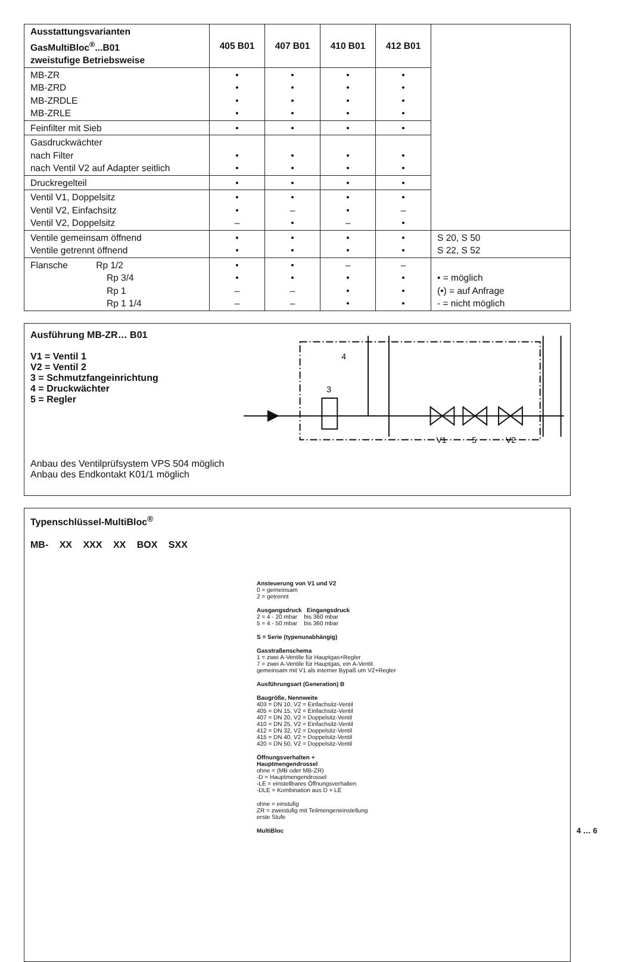| Ausstattungsvarianten GasMultiBloc<sup>®</sup>...B01 zweistufige Betriebsweise | 405 B01 | 407 B01 | 410 B01 | 412 B01 | |
| MB-ZR MB-ZRD MB-ZRDLE MB-ZRLE | • • • • | • • • • | • • • • | • • • • | |
| Feinfilter mit Sieb | • | • | • | • | |
| Gasdruckwächter nach Filter nach Ventil V2 auf Adapter seitlich | • • | • • | • • | • • | |
| Druckregelteil | • | • | • | • | |
| Ventil V1, Doppelsitz Ventil V2, Einfachsitz Ventil V2, Doppelsitz | • • – | • – • | • • – | • – • | |
| Ventile gemeinsam öffnend Ventile getrennt öffnend | • • | • • | • • | • • | S 20, S 50 S 22, S 52 |
| Flansche Rp 1/2 Rp 3/4 Rp 1 Rp 1 1/4 | • • – – | • • – – | – • • • | – • • • | • = möglich (•) = auf Anfrage - = nicht möglich |
Ausführung MB-ZR… B01
V1 = Ventil 1
V2 = Ventil 2
3 = Schmutzfangeinrichtung
4 = Druckwächter
5 = Regler
Anbau des Ventilprüfsystem VPS 504 möglich
Anbau des Endkontakt K01/1 möglich
3
4
V1
5
V2
Typenschlüssel-MultiBloc<sup>®</sup>
MB- XX XXX XX BOX SXX
Ansteuerung von V1 und V2
0 = gemeinsam
2 = getrennt
Ausgangsdruck Eingangsdruck
2 = 4 - 20 mbar bis 360 mbar
5 = 4 - 50 mbar bis 360 mbar
S = Serie (typenunabhängig)
Gasstraßenschema
1 = zwei A-Ventile für Hauptgas+Regler
7 = zwei A-Ventile für Hauptgas, ein A-Ventil
gemeinsam mit V1 als interner Bypaß um V2+Regler
Ausführungsart (Generation) B
Baugröße, Nennweite
403 = DN 10, V2 = Einfachsitz-Ventil
405 = DN 15, V2 = Einfachsitz-Ventil
407 = DN 20, V2 = Doppelsitz-Ventil
410 = DN 25, V2 = Einfachsitz-Ventil
412 = DN 32, V2 = Doppelsitz-Ventil
415 = DN 40, V2 = Doppelsitz-Ventil
420 = DN 50, V2 = Doppelsitz-Ventil
Öffnungsverhalten +
Hauptmengendrossel
ohne = (MB oder MB-ZR)
-D = Hauptmengendrossel
-LE = einstellbares Öffnungsverhalten
-DLE = Kombination aus D + LE
ohne = einstufig
ZR = zweistufig mit Teilmengeneinstellung
erste Stufe
MultiBloc
4 … 6